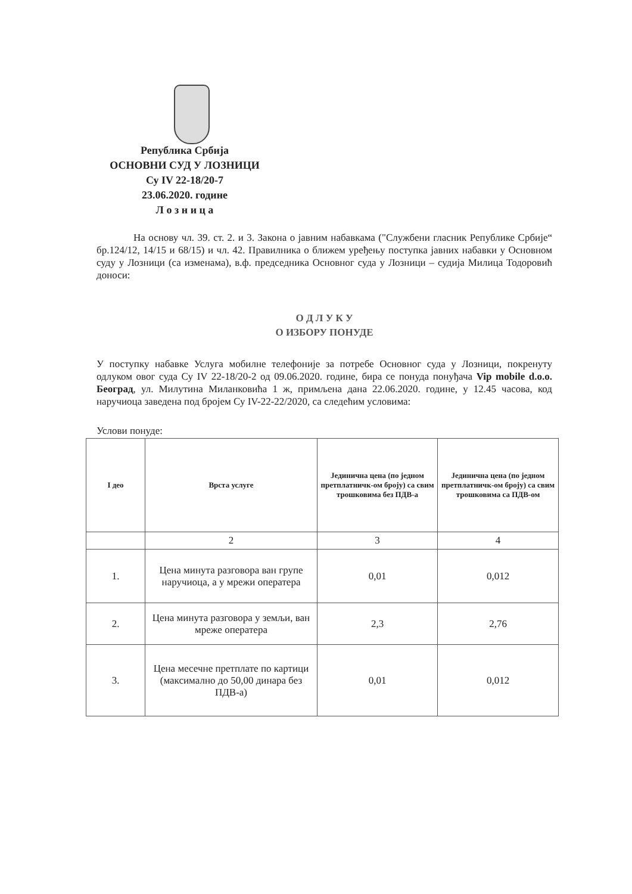Република Србија
ОСНОВНИ СУД У ЛОЗНИЦИ
Су IV 22-18/20-7
23.06.2020. године
Л о з н и ц а
На основу чл. 39. ст. 2. и 3. Закона о јавним набавкама ("Службени гласник Републике Србије“ бр.124/12, 14/15 и 68/15) и чл. 42. Правилника о ближем уређењу поступка јавних набавки у Основном суду у Лозници (са изменама), в.ф. председника Основног суда у Лозници – судија Милица Тодоровић доноси:
О Д Л У К У
О ИЗБОРУ ПОНУДЕ
У поступку набавке Услуга мобилне телефоније за потребе Основног суда у Лозници, покренуту одлуком овог суда Су IV 22-18/20-2 од 09.06.2020. године, бира се понуда понуђача Vip mobile d.o.o. Београд, ул. Милутина Миланковића 1 ж, примљена дана 22.06.2020. године, у 12.45 часова, код наручиоца заведена под бројем Су IV-22-22/2020, са следећим условима:
Услови понуде:
| I део | Врста услуге | Јединична цена (по једном претплатничк-ом броју) са свим трошковима без ПДВ-а | Јединична цена (по једном претплатничк-ом броју) са свим трошковима са ПДВ-ом |
| --- | --- | --- | --- |
| | 2 | 3 | 4 |
| 1. | Цена минута разговора ван групе наручиоца, а у мрежи оператера | 0,01 | 0,012 |
| 2. | Цена минута разговора у земљи, ван мреже оператера | 2,3 | 2,76 |
| 3. | Цена месечне претплате по картици (максимално до 50,00 динара без ПДВ-а) | 0,01 | 0,012 |